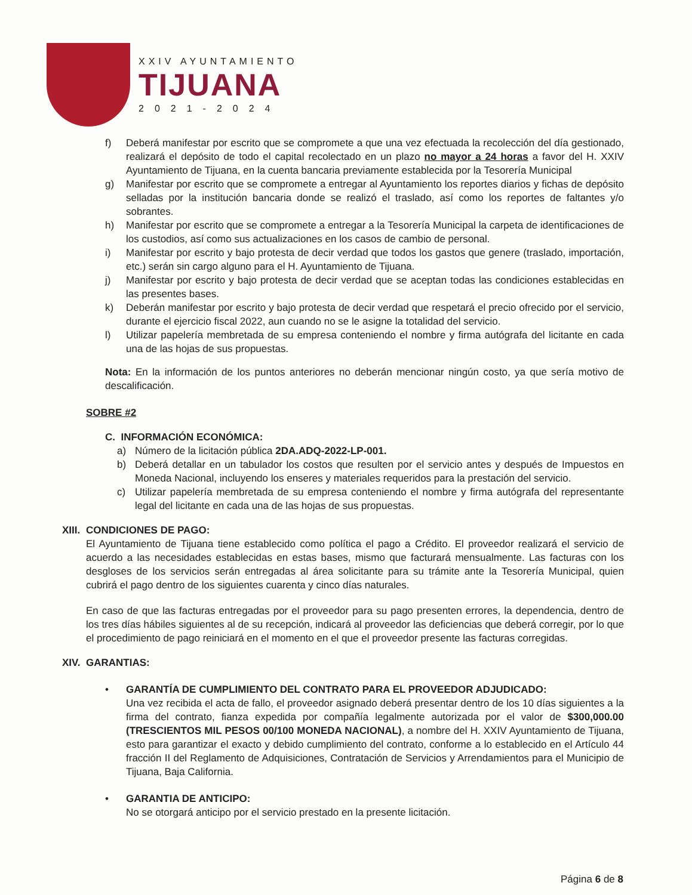XXIV AYUNTAMIENTO
TIJUANA
2021-2024
f) Deberá manifestar por escrito que se compromete a que una vez efectuada la recolección del día gestionado, realizará el depósito de todo el capital recolectado en un plazo no mayor a 24 horas a favor del H. XXIV Ayuntamiento de Tijuana, en la cuenta bancaria previamente establecida por la Tesorería Municipal
g) Manifestar por escrito que se compromete a entregar al Ayuntamiento los reportes diarios y fichas de depósito selladas por la institución bancaria donde se realizó el traslado, así como los reportes de faltantes y/o sobrantes.
h) Manifestar por escrito que se compromete a entregar a la Tesorería Municipal la carpeta de identificaciones de los custodios, así como sus actualizaciones en los casos de cambio de personal.
i) Manifestar por escrito y bajo protesta de decir verdad que todos los gastos que genere (traslado, importación, etc.) serán sin cargo alguno para el H. Ayuntamiento de Tijuana.
j) Manifestar por escrito y bajo protesta de decir verdad que se aceptan todas las condiciones establecidas en las presentes bases.
k) Deberán manifestar por escrito y bajo protesta de decir verdad que respetará el precio ofrecido por el servicio, durante el ejercicio fiscal 2022, aun cuando no se le asigne la totalidad del servicio.
l) Utilizar papelería membretada de su empresa conteniendo el nombre y firma autógrafa del licitante en cada una de las hojas de sus propuestas.
Nota: En la información de los puntos anteriores no deberán mencionar ningún costo, ya que sería motivo de descalificación.
SOBRE #2
C. INFORMACIÓN ECONÓMICA:
a) Número de la licitación pública 2DA.ADQ-2022-LP-001.
b) Deberá detallar en un tabulador los costos que resulten por el servicio antes y después de Impuestos en Moneda Nacional, incluyendo los enseres y materiales requeridos para la prestación del servicio.
c) Utilizar papelería membretada de su empresa conteniendo el nombre y firma autógrafa del representante legal del licitante en cada una de las hojas de sus propuestas.
XIII.
CONDICIONES DE PAGO:
El Ayuntamiento de Tijuana tiene establecido como política el pago a Crédito. El proveedor realizará el servicio de acuerdo a las necesidades establecidas en estas bases, mismo que facturará mensualmente. Las facturas con los desgloses de los servicios serán entregadas al área solicitante para su trámite ante la Tesorería Municipal, quien cubrirá el pago dentro de los siguientes cuarenta y cinco días naturales.
En caso de que las facturas entregadas por el proveedor para su pago presenten errores, la dependencia, dentro de los tres días hábiles siguientes al de su recepción, indicará al proveedor las deficiencias que deberá corregir, por lo que el procedimiento de pago reiniciará en el momento en el que el proveedor presente las facturas corregidas.
XIV.
GARANTIAS:
• GARANTÍA DE CUMPLIMIENTO DEL CONTRATO PARA EL PROVEEDOR ADJUDICADO:
Una vez recibida el acta de fallo, el proveedor asignado deberá presentar dentro de los 10 días siguientes a la firma del contrato, fianza expedida por compañía legalmente autorizada por el valor de $300,000.00 (TRESCIENTOS MIL PESOS 00/100 MONEDA NACIONAL), a nombre del H. XXIV Ayuntamiento de Tijuana, esto para garantizar el exacto y debido cumplimiento del contrato, conforme a lo establecido en el Artículo 44 fracción II del Reglamento de Adquisiciones, Contratación de Servicios y Arrendamientos para el Municipio de Tijuana, Baja California.
• GARANTIA DE ANTICIPO:
No se otorgará anticipo por el servicio prestado en la presente licitación.
Página 6 de 8